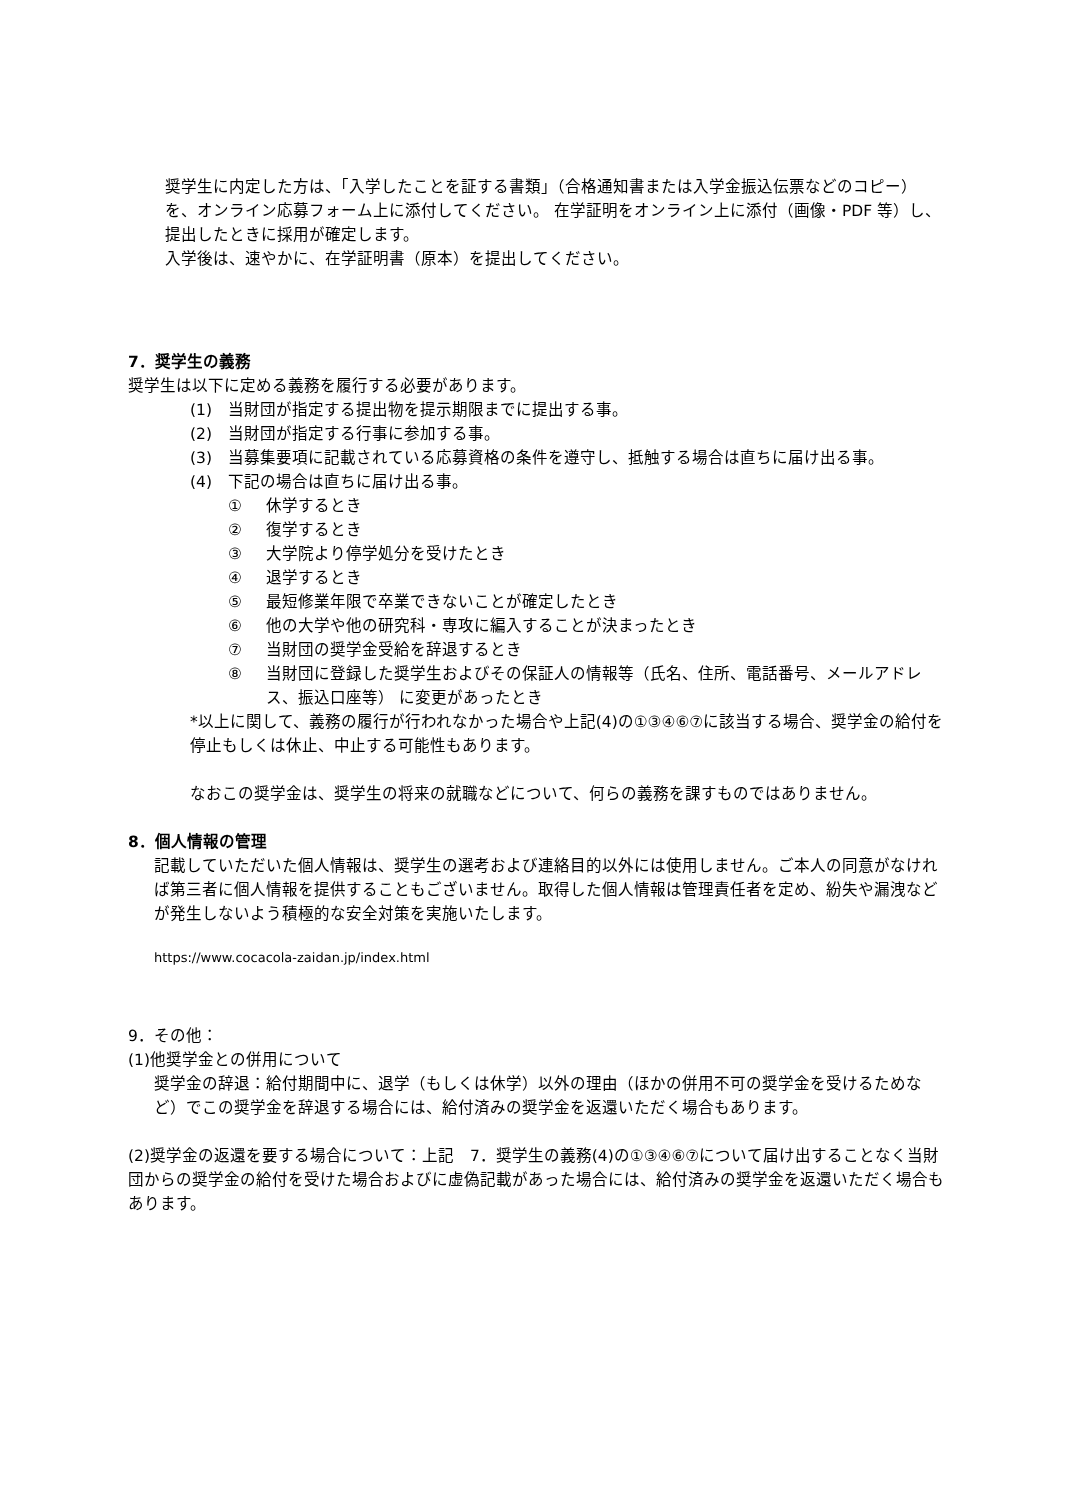奨学生に内定した方は、「入学したことを証する書類」（合格通知書または入学金振込伝票などのコピー）を、オンライン応募フォーム上に添付してください。 在学証明をオンライン上に添付（画像・PDF 等）し、提出したときに採用が確定します。
入学後は、速やかに、在学証明書（原本）を提出してください。
7．奨学生の義務
奨学生は以下に定める義務を履行する必要があります。
(1) 当財団が指定する提出物を提示期限までに提出する事。
(2) 当財団が指定する行事に参加する事。
(3) 当募集要項に記載されている応募資格の条件を遵守し、抵触する場合は直ちに届け出る事。
(4) 下記の場合は直ちに届け出る事。
① 休学するとき
② 復学するとき
③ 大学院より停学処分を受けたとき
④ 退学するとき
⑤ 最短修業年限で卒業できないことが確定したとき
⑥ 他の大学や他の研究科・専攻に編入することが決まったとき
⑦ 当財団の奨学金受給を辞退するとき
⑧ 当財団に登録した奨学生およびその保証人の情報等（氏名、住所、電話番号、メールアドレス、振込口座等） に変更があったとき
*以上に関して、義務の履行が行われなかった場合や上記(4)の①③④⑥⑦に該当する場合、奨学金の給付を停止もしくは休止、中止する可能性もあります。
なおこの奨学金は、奨学生の将来の就職などについて、何らの義務を課すものではありません。
8．個人情報の管理
記載していただいた個人情報は、奨学生の選考および連絡目的以外には使用しません。ご本人の同意がなければ第三者に個人情報を提供することもございません。取得した個人情報は管理責任者を定め、紛失や漏洩などが発生しないよう積極的な安全対策を実施いたします。
https://www.cocacola-zaidan.jp/index.html
9．その他：
(1)他奨学金との併用について
奨学金の辞退：給付期間中に、退学（もしくは休学）以外の理由（ほかの併用不可の奨学金を受けるためなど）でこの奨学金を辞退する場合には、給付済みの奨学金を返還いただく場合もあります。
(2)奨学金の返還を要する場合について：上記　7．奨学生の義務(4)の①③④⑥⑦について届け出することなく当財団からの奨学金の給付を受けた場合およびに虚偽記載があった場合には、給付済みの奨学金を返還いただく場合もあります。